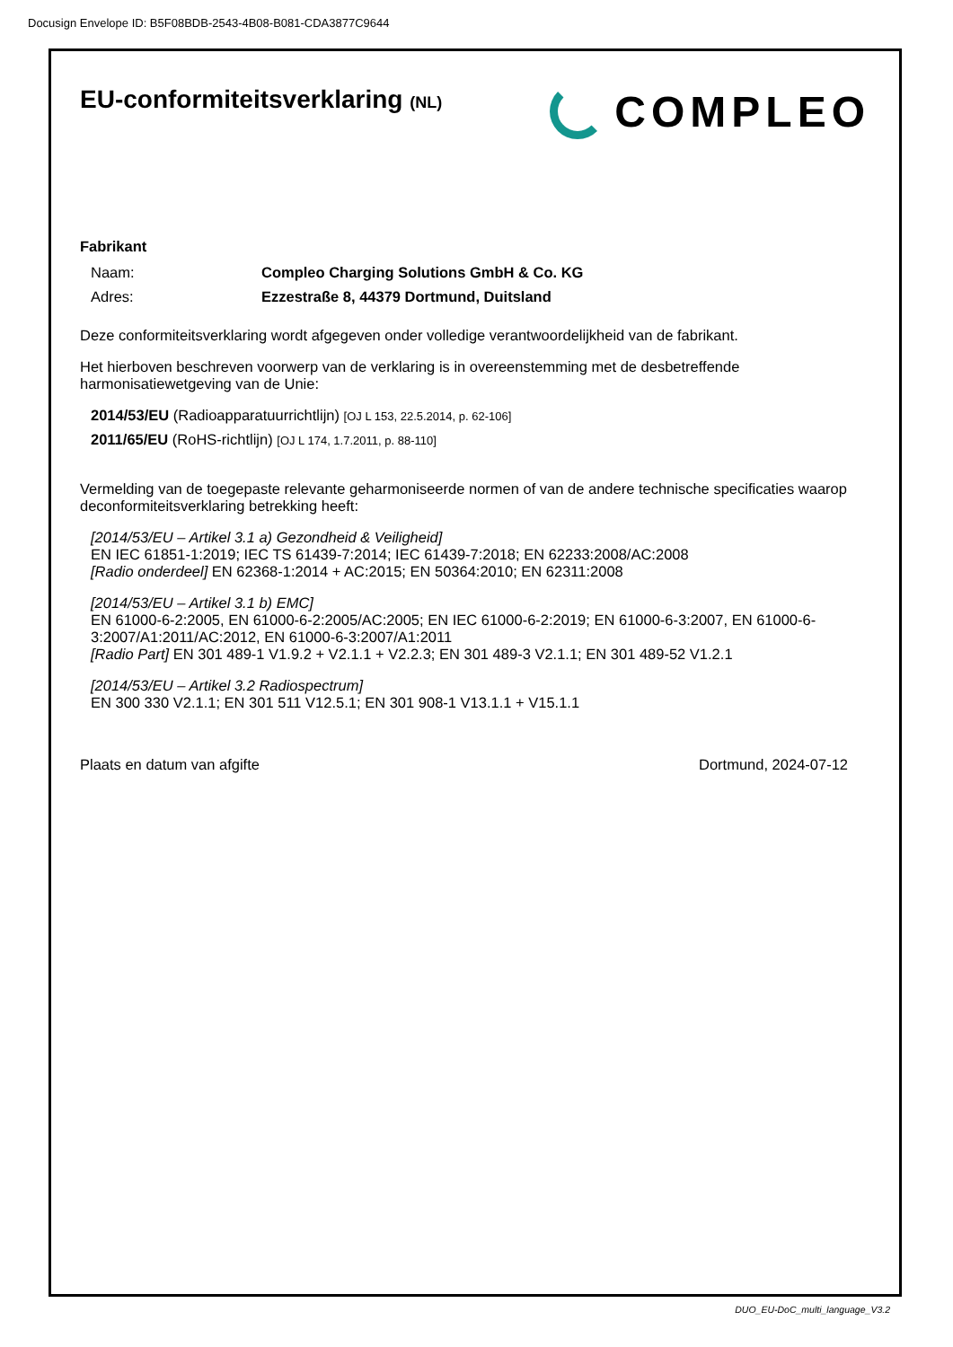Docusign Envelope ID: B5F08BDB-2543-4B08-B081-CDA3877C9644
EU-conformiteitsverklaring (NL)
COMPLEO
Fabrikant
Naam: Compleo Charging Solutions GmbH & Co. KG
Adres: Ezzestraße 8, 44379 Dortmund, Duitsland
Deze conformiteitsverklaring wordt afgegeven onder volledige verantwoordelijkheid van de fabrikant.
Het hierboven beschreven voorwerp van de verklaring is in overeenstemming met de desbetreffende harmonisatiewetgeving van de Unie:
2014/53/EU (Radioapparatuurrichtlijn) [OJ L 153, 22.5.2014, p. 62-106]
2011/65/EU (RoHS-richtlijn) [OJ L 174, 1.7.2011, p. 88-110]
Vermelding van de toegepaste relevante geharmoniseerde normen of van de andere technische specificaties waarop deconformiteitsverklaring betrekking heeft:
[2014/53/EU – Artikel 3.1 a) Gezondheid & Veiligheid]
EN IEC 61851-1:2019; IEC TS 61439-7:2014; IEC 61439-7:2018; EN 62233:2008/AC:2008
[Radio onderdeel] EN 62368-1:2014 + AC:2015; EN 50364:2010; EN 62311:2008
[2014/53/EU – Artikel 3.1 b) EMC]
EN 61000-6-2:2005, EN 61000-6-2:2005/AC:2005; EN IEC 61000-6-2:2019; EN 61000-6-3:2007, EN 61000-6-3:2007/A1:2011/AC:2012, EN 61000-6-3:2007/A1:2011
[Radio Part] EN 301 489-1 V1.9.2 + V2.1.1 + V2.2.3; EN 301 489-3 V2.1.1; EN 301 489-52 V1.2.1
[2014/53/EU – Artikel 3.2 Radiospectrum]
EN 300 330 V2.1.1; EN 301 511 V12.5.1; EN 301 908-1 V13.1.1 + V15.1.1
Plaats en datum van afgifte Dortmund, 2024-07-12
DUO_EU-DoC_multi_language_V3.2